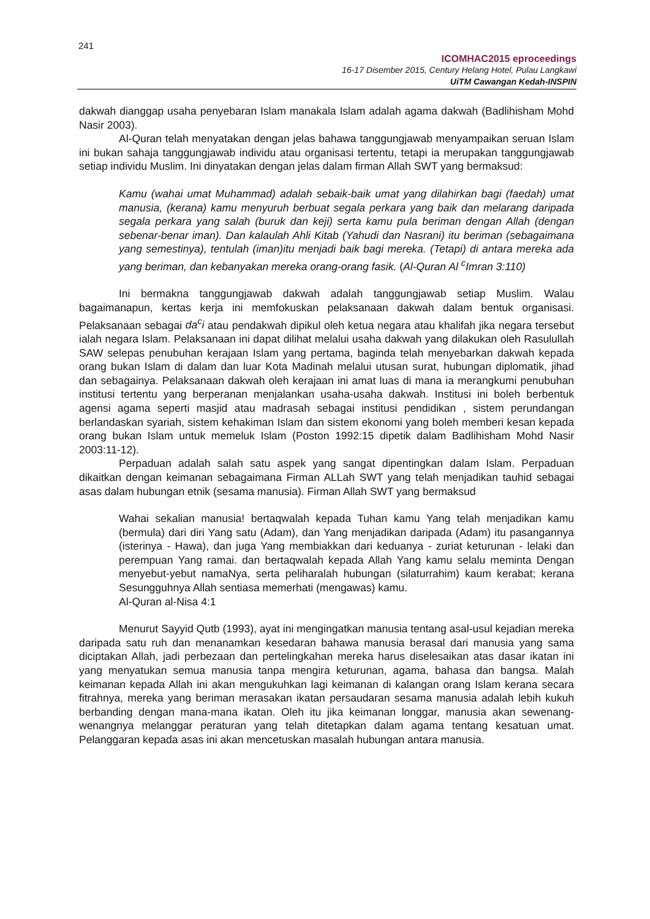241
ICOMHAC2015 eproceedings
16-17 Disember 2015, Century Helang Hotel, Pulau Langkawi
UiTM Cawangan Kedah-INSPIN
dakwah dianggap usaha penyebaran Islam manakala Islam adalah agama dakwah (Badlihisham Mohd Nasir 2003).
Al-Quran telah menyatakan dengan jelas bahawa tanggungjawab menyampaikan seruan Islam ini bukan sahaja tanggungjawab individu atau organisasi tertentu, tetapi ia merupakan tanggungjawab setiap individu Muslim. Ini dinyatakan dengan jelas dalam firman Allah SWT yang bermaksud:
Kamu (wahai umat Muhammad) adalah sebaik-baik umat yang dilahirkan bagi (faedah) umat manusia, (kerana) kamu menyuruh berbuat segala perkara yang baik dan melarang daripada segala perkara yang salah (buruk dan keji) serta kamu pula beriman dengan Allah (dengan sebenar-benar iman). Dan kalaulah Ahli Kitab (Yahudi dan Nasrani) itu beriman (sebagaimana yang semestinya), tentulah (iman)itu menjadi baik bagi mereka. (Tetapi) di antara mereka ada yang beriman, dan kebanyakan mereka orang-orang fasik. (Al-Quran Al <sup>c</sup>Imran 3:110)
Ini bermakna tanggungjawab dakwah adalah tanggungjawab setiap Muslim. Walau bagaimanapun, kertas kerja ini memfokuskan pelaksanaan dakwah dalam bentuk organisasi. Pelaksanaan sebagai da<sup>c</sup>i atau pendakwah dipikul oleh ketua negara atau khalifah jika negara tersebut ialah negara Islam. Pelaksanaan ini dapat dilihat melalui usaha dakwah yang dilakukan oleh Rasulullah SAW selepas penubuhan kerajaan Islam yang pertama, baginda telah menyebarkan dakwah kepada orang bukan Islam di dalam dan luar Kota Madinah melalui utusan surat, hubungan diplomatik, jihad dan sebagainya. Pelaksanaan dakwah oleh kerajaan ini amat luas di mana ia merangkumi penubuhan institusi tertentu yang berperanan menjalankan usaha-usaha dakwah. Institusi ini boleh berbentuk agensi agama seperti masjid atau madrasah sebagai institusi pendidikan , sistem perundangan berlandaskan syariah, sistem kehakiman Islam dan sistem ekonomi yang boleh memberi kesan kepada orang bukan Islam untuk memeluk Islam (Poston 1992:15 dipetik dalam Badlihisham Mohd Nasir 2003:11-12).
Perpaduan adalah salah satu aspek yang sangat dipentingkan dalam Islam. Perpaduan dikaitkan dengan keimanan sebagaimana Firman ALLah SWT yang telah menjadikan tauhid sebagai asas dalam hubungan etnik (sesama manusia). Firman Allah SWT yang bermaksud
Wahai sekalian manusia! bertaqwalah kepada Tuhan kamu Yang telah menjadikan kamu (bermula) dari diri Yang satu (Adam), dan Yang menjadikan daripada (Adam) itu pasangannya (isterinya - Hawa), dan juga Yang membiakkan dari keduanya - zuriat keturunan - lelaki dan perempuan Yang ramai. dan bertaqwalah kepada Allah Yang kamu selalu meminta Dengan menyebut-yebut namaNya, serta peliharalah hubungan (silaturrahim) kaum kerabat; kerana Sesungguhnya Allah sentiasa memerhati (mengawas) kamu.
Al-Quran al-Nisa 4:1
Menurut Sayyid Qutb (1993), ayat ini mengingatkan manusia tentang asal-usul kejadian mereka daripada satu ruh dan menanamkan kesedaran bahawa manusia berasal dari manusia yang sama diciptakan Allah, jadi perbezaan dan pertelingkahan mereka harus diselesaikan atas dasar ikatan ini yang menyatukan semua manusia tanpa mengira keturunan, agama, bahasa dan bangsa. Malah keimanan kepada Allah ini akan mengukuhkan lagi keimanan di kalangan orang Islam kerana secara fitrahnya, mereka yang beriman merasakan ikatan persaudaran sesama manusia adalah lebih kukuh berbanding dengan mana-mana ikatan. Oleh itu jika keimanan longgar, manusia akan sewenang-wenangnya melanggar peraturan yang telah ditetapkan dalam agama tentang kesatuan umat. Pelanggaran kepada asas ini akan mencetuskan masalah hubungan antara manusia.